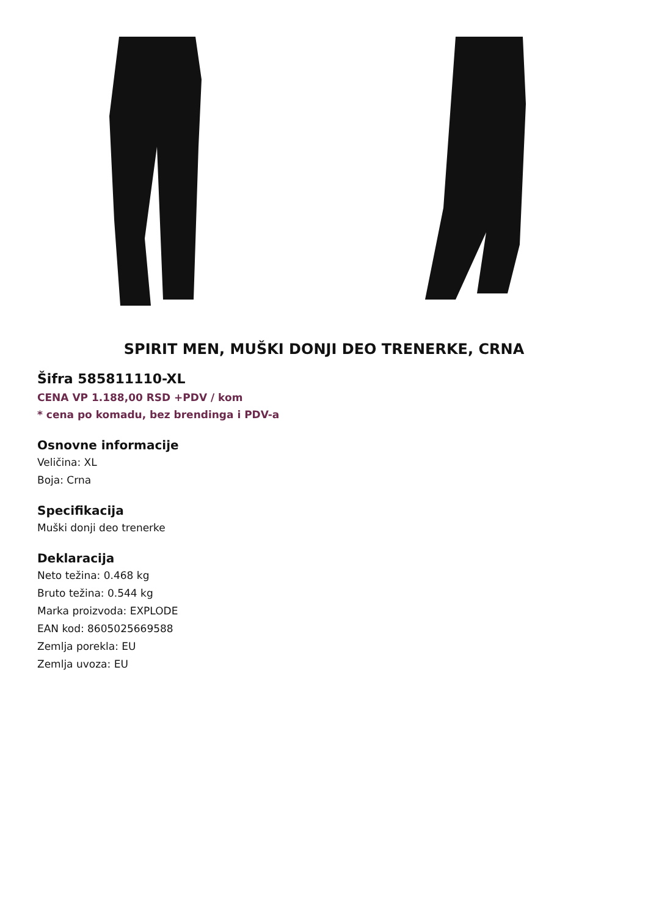SPIRIT MEN, MUŠKI DONJI DEO TRENERKE, CRNA
Šifra 585811110-XL
CENA VP 1.188,00 RSD +PDV / kom
* cena po komadu, bez brendinga i PDV-a
Osnovne informacije
Veličina: XL
Boja: Crna
Specifikacija
Muški donji deo trenerke
Deklaracija
Neto težina: 0.468 kg
Bruto težina: 0.544 kg
Marka proizvoda: EXPLODE
EAN kod: 8605025669588
Zemlja porekla: EU
Zemlja uvoza: EU